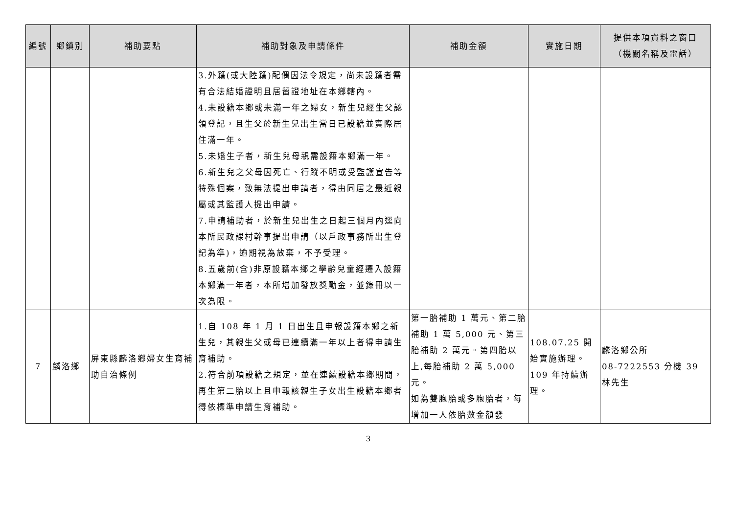| 編號 | 鄉鎮別 | 補助要點 | 補助對象及申請條件 | 補助金額 | 實施日期 | 提供本項資料之窗口 （機關名稱及電話） |
| --- | --- | --- | --- | --- | --- | --- |
| | | | 3.外籍(或大陸籍)配偶因法令規定，尚未設籍者需有合法結婚證明且居留證地址在本鄉轄內。 4.未設籍本鄉或未滿一年之婦女，新生兒經生父認領登記，且生父於新生兒出生當日已設籍並實際居住滿一年。 5.未婚生子者，新生兒母親需設籍本鄉滿一年。 6.新生兒之父母因死亡、行蹤不明或受監護宣告等特殊個案，致無法提出申請者，得由同居之最近親屬或其監護人提出申請。 7.申請補助者，於新生兒出生之日起三個月內逕向本所民政課村幹事提出申請（以戶政事務所出生登記為準)，逾期視為放棄，不予受理。 8.五歲前(含)非原設籍本鄉之學齡兒童經遷入設籍本鄉滿一年者，本所增加發放獎勵金，並錄冊以一次為限。 | | | |
| 7 | 麟洛鄉 | 屏東縣麟洛鄉婦女生育補助自治條例 | 1.自 108 年 1 月 1 日出生且申報設籍本鄉之新生兒，其親生父或母已連續滿一年以上者得申請生育補助。 2.符合前項設籍之規定，並在連續設籍本鄉期間，再生第二胎以上且申報該親生子女出生設籍本鄉者得依標準申請生育補助。 | 第一胎補助 1 萬元、第二胎補助 1 萬 5,000 元、第三胎補助 2 萬元。第四胎以上,每胎補助 2 萬 5,000 元。 如為雙胞胎或多胞胎者，每增加一人依胎數金額發 | 108.07.25 開始實施辦理。109 年持續辦理。 | 麟洛鄉公所 08-7222553 分機 39 林先生 |
3